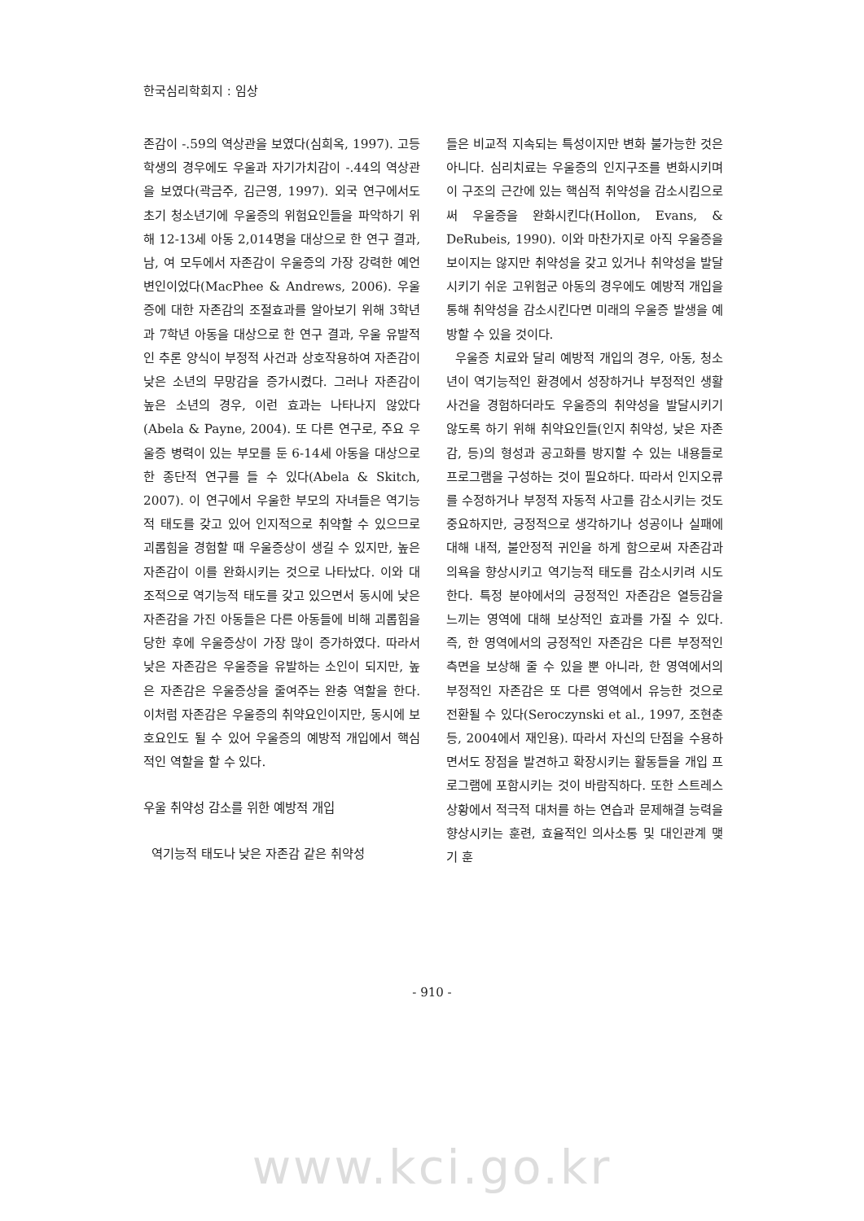한국심리학회지 : 임상
존감이 -.59의 역상관을 보였다(심희옥, 1997). 고등학생의 경우에도 우울과 자기가치감이 -.44의 역상관을 보였다(곽금주, 김근영, 1997). 외국 연구에서도 초기 청소년기에 우울증의 위험요인들을 파악하기 위해 12-13세 아동 2,014명을 대상으로 한 연구 결과, 남, 여 모두에서 자존감이 우울증의 가장 강력한 예언변인이었다(MacPhee & Andrews, 2006). 우울증에 대한 자존감의 조절효과를 알아보기 위해 3학년과 7학년 아동을 대상으로 한 연구 결과, 우울 유발적인 추론 양식이 부정적 사건과 상호작용하여 자존감이 낮은 소년의 무망감을 증가시켰다. 그러나 자존감이 높은 소년의 경우, 이런 효과는 나타나지 않았다(Abela & Payne, 2004). 또 다른 연구로, 주요 우울증 병력이 있는 부모를 둔 6-14세 아동을 대상으로 한 종단적 연구를 들 수 있다(Abela & Skitch, 2007). 이 연구에서 우울한 부모의 자녀들은 역기능적 태도를 갖고 있어 인지적으로 취약할 수 있으므로 괴롭힘을 경험할 때 우울증상이 생길 수 있지만, 높은 자존감이 이를 완화시키는 것으로 나타났다. 이와 대조적으로 역기능적 태도를 갖고 있으면서 동시에 낮은 자존감을 가진 아동들은 다른 아동들에 비해 괴롭힘을 당한 후에 우울증상이 가장 많이 증가하였다. 따라서 낮은 자존감은 우울증을 유발하는 소인이 되지만, 높은 자존감은 우울증상을 줄여주는 완충 역할을 한다. 이처럼 자존감은 우울증의 취약요인이지만, 동시에 보호요인도 될 수 있어 우울증의 예방적 개입에서 핵심적인 역할을 할 수 있다.
우울 취약성 감소를 위한 예방적 개입
역기능적 태도나 낮은 자존감 같은 취약성
들은 비교적 지속되는 특성이지만 변화 불가능한 것은 아니다. 심리치료는 우울증의 인지구조를 변화시키며 이 구조의 근간에 있는 핵심적 취약성을 감소시킴으로써 우울증을 완화시킨다(Hollon, Evans, & DeRubeis, 1990). 이와 마찬가지로 아직 우울증을 보이지는 않지만 취약성을 갖고 있거나 취약성을 발달시키기 쉬운 고위험군 아동의 경우에도 예방적 개입을 통해 취약성을 감소시킨다면 미래의 우울증 발생을 예방할 수 있을 것이다.
우울증 치료와 달리 예방적 개입의 경우, 아동, 청소년이 역기능적인 환경에서 성장하거나 부정적인 생활사건을 경험하더라도 우울증의 취약성을 발달시키기 않도록 하기 위해 취약요인들(인지 취약성, 낮은 자존감, 등)의 형성과 공고화를 방지할 수 있는 내용들로 프로그램을 구성하는 것이 필요하다. 따라서 인지오류를 수정하거나 부정적 자동적 사고를 감소시키는 것도 중요하지만, 긍정적으로 생각하기나 성공이나 실패에 대해 내적, 불안정적 귀인을 하게 함으로써 자존감과 의욕을 향상시키고 역기능적 태도를 감소시키려 시도한다. 특정 분야에서의 긍정적인 자존감은 열등감을 느끼는 영역에 대해 보상적인 효과를 가질 수 있다. 즉, 한 영역에서의 긍정적인 자존감은 다른 부정적인 측면을 보상해 줄 수 있을 뿐 아니라, 한 영역에서의 부정적인 자존감은 또 다른 영역에서 유능한 것으로 전환될 수 있다(Seroczynski et al., 1997, 조현춘 등, 2004에서 재인용). 따라서 자신의 단점을 수용하면서도 장점을 발견하고 확장시키는 활동들을 개입 프로그램에 포함시키는 것이 바람직하다. 또한 스트레스 상황에서 적극적 대처를 하는 연습과 문제해결 능력을 향상시키는 훈련, 효율적인 의사소통 및 대인관계 맺기 훈
- 910 -
www.kci.go.kr